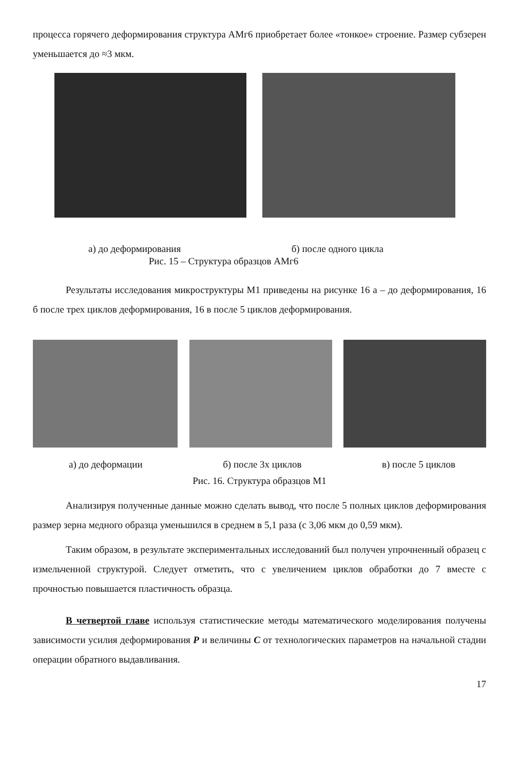процесса горячего деформирования структура АМг6 приобретает более «тонкое» строение. Размер субзерен уменьшается до ≈3 мкм.
а) до деформирования б) после одного цикла
Рис. 15 – Структура образцов АМг6
Результаты исследования микроструктуры М1 приведены на рисунке 16 а – до деформирования, 16 б после трех циклов деформирования, 16 в после 5 циклов деформирования.
а) до деформации б) после 3х циклов в) после 5 циклов
Рис. 16. Структура образцов М1
Анализируя полученные данные можно сделать вывод, что после 5 полных циклов деформирования размер зерна медного образца уменьшился в среднем в 5,1 раза (с 3,06 мкм до 0,59 мкм).
Таким образом, в результате экспериментальных исследований был получен упрочненный образец с измельченной структурой. Следует отметить, что с увеличением циклов обработки до 7 вместе с прочностью повышается пластичность образца.
В четвертой главе используя статистические методы математического моделирования получены зависимости усилия деформирования P и величины C от технологических параметров на начальной стадии операции обратного выдавливания.
17